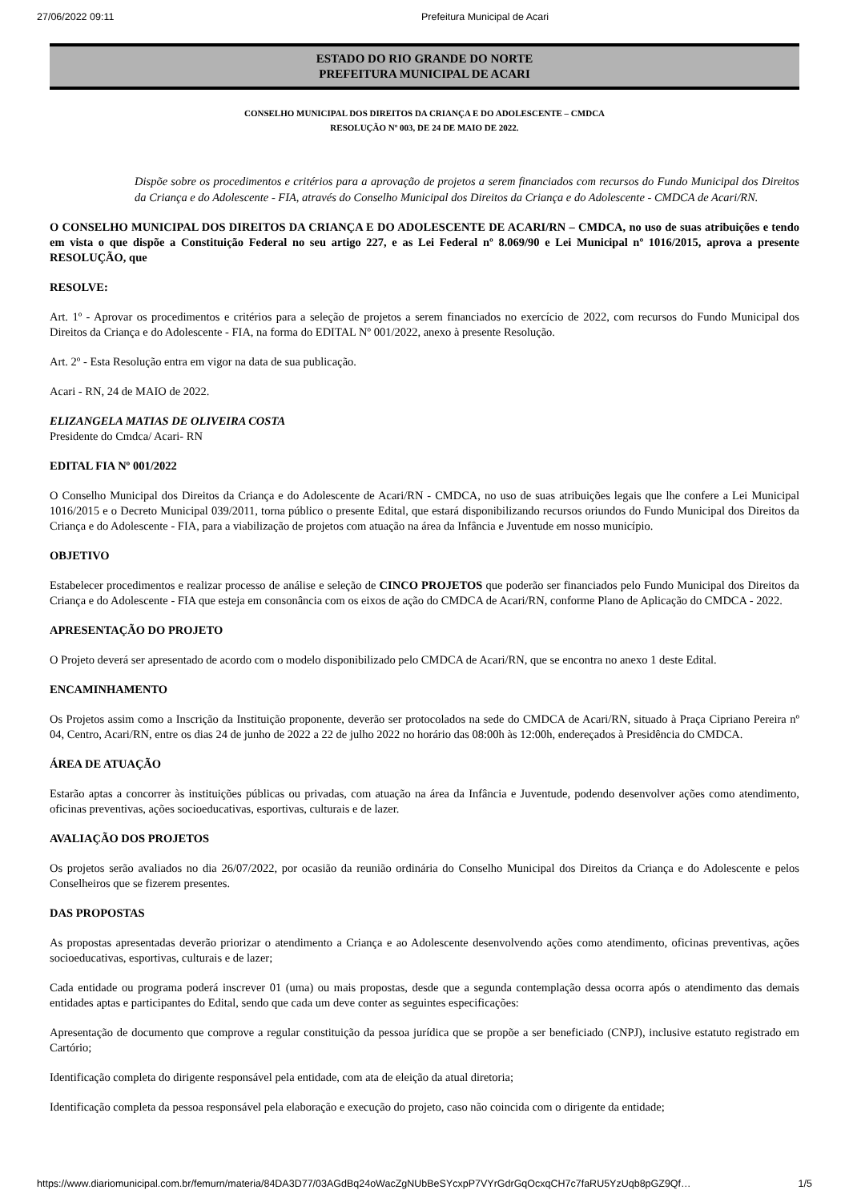27/06/2022 09:11 Prefeitura Municipal de Acari
ESTADO DO RIO GRANDE DO NORTE
PREFEITURA MUNICIPAL DE ACARI
CONSELHO MUNICIPAL DOS DIREITOS DA CRIANÇA E DO ADOLESCENTE – CMDCA
RESOLUÇÃO Nº 003, DE 24 DE MAIO DE 2022.
Dispõe sobre os procedimentos e critérios para a aprovação de projetos a serem financiados com recursos do Fundo Municipal dos Direitos da Criança e do Adolescente - FIA, através do Conselho Municipal dos Direitos da Criança e do Adolescente - CMDCA de Acari/RN.
O CONSELHO MUNICIPAL DOS DIREITOS DA CRIANÇA E DO ADOLESCENTE DE ACARI/RN – CMDCA, no uso de suas atribuições e tendo em vista o que dispõe a Constituição Federal no seu artigo 227, e as Lei Federal nº 8.069/90 e Lei Municipal nº 1016/2015, aprova a presente RESOLUÇÃO, que
RESOLVE:
Art. 1º - Aprovar os procedimentos e critérios para a seleção de projetos a serem financiados no exercício de 2022, com recursos do Fundo Municipal dos Direitos da Criança e do Adolescente - FIA, na forma do EDITAL Nº 001/2022, anexo à presente Resolução.
Art. 2º - Esta Resolução entra em vigor na data de sua publicação.
Acari - RN, 24 de MAIO de 2022.
ELIZANGELA MATIAS DE OLIVEIRA COSTA
Presidente do Cmdca/ Acari- RN
EDITAL FIA Nº 001/2022
O Conselho Municipal dos Direitos da Criança e do Adolescente de Acari/RN - CMDCA, no uso de suas atribuições legais que lhe confere a Lei Municipal 1016/2015 e o Decreto Municipal 039/2011, torna público o presente Edital, que estará disponibilizando recursos oriundos do Fundo Municipal dos Direitos da Criança e do Adolescente - FIA, para a viabilização de projetos com atuação na área da Infância e Juventude em nosso município.
OBJETIVO
Estabelecer procedimentos e realizar processo de análise e seleção de CINCO PROJETOS que poderão ser financiados pelo Fundo Municipal dos Direitos da Criança e do Adolescente - FIA que esteja em consonância com os eixos de ação do CMDCA de Acari/RN, conforme Plano de Aplicação do CMDCA - 2022.
APRESENTAÇÃO DO PROJETO
O Projeto deverá ser apresentado de acordo com o modelo disponibilizado pelo CMDCA de Acari/RN, que se encontra no anexo 1 deste Edital.
ENCAMINHAMENTO
Os Projetos assim como a Inscrição da Instituição proponente, deverão ser protocolados na sede do CMDCA de Acari/RN, situado à Praça Cipriano Pereira nº 04, Centro, Acari/RN, entre os dias 24 de junho de 2022 a 22 de julho 2022 no horário das 08:00h às 12:00h, endereçados à Presidência do CMDCA.
ÁREA DE ATUAÇÃO
Estarão aptas a concorrer às instituições públicas ou privadas, com atuação na área da Infância e Juventude, podendo desenvolver ações como atendimento, oficinas preventivas, ações socioeducativas, esportivas, culturais e de lazer.
AVALIAÇÃO DOS PROJETOS
Os projetos serão avaliados no dia 26/07/2022, por ocasião da reunião ordinária do Conselho Municipal dos Direitos da Criança e do Adolescente e pelos Conselheiros que se fizerem presentes.
DAS PROPOSTAS
As propostas apresentadas deverão priorizar o atendimento a Criança e ao Adolescente desenvolvendo ações como atendimento, oficinas preventivas, ações socioeducativas, esportivas, culturais e de lazer;
Cada entidade ou programa poderá inscrever 01 (uma) ou mais propostas, desde que a segunda contemplação dessa ocorra após o atendimento das demais entidades aptas e participantes do Edital, sendo que cada um deve conter as seguintes especificações:
Apresentação de documento que comprove a regular constituição da pessoa jurídica que se propõe a ser beneficiado (CNPJ), inclusive estatuto registrado em Cartório;
Identificação completa do dirigente responsável pela entidade, com ata de eleição da atual diretoria;
Identificação completa da pessoa responsável pela elaboração e execução do projeto, caso não coincida com o dirigente da entidade;
https://www.diariomunicipal.com.br/femurn/materia/84DA3D77/03AGdBq24oWacZgNUbBeSYcxpP7VYrGdrGqOcxqCH7c7faRU5YzUqb8pGZ9Qf… 1/5